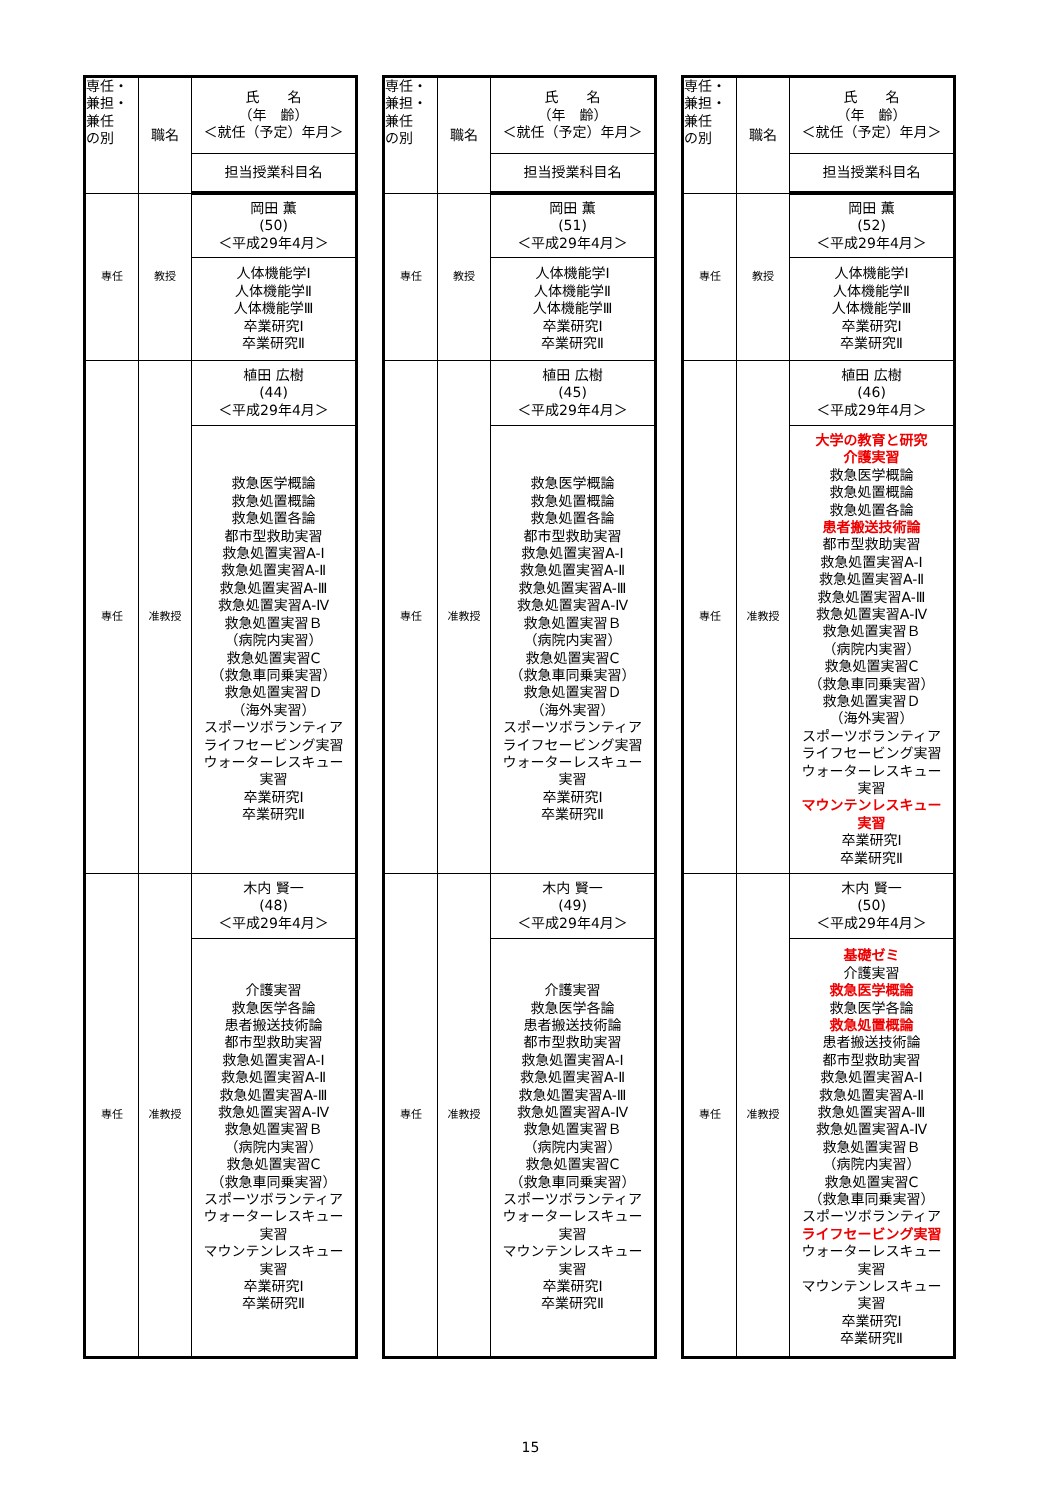| 専任・ 兼担・ 兼任 の別 | 職名 | 氏 名 （年 齢） ＜就任（予定）年月＞ |
| --- | --- | --- |
| | | 担当授業科目名 |
| 専任 | 教授 | 岡田 薫 (50) ＜平成29年4月＞ |
| | | 人体機能学Ⅰ 人体機能学Ⅱ 人体機能学Ⅲ 卒業研究Ⅰ 卒業研究Ⅱ |
| 専任 | 准教授 | 植田 広樹 (44) ＜平成29年4月＞ |
| | | 救急医学概論 救急処置概論 救急処置各論 都市型救助実習 救急処置実習A-Ⅰ 救急処置実習A-Ⅱ 救急処置実習A-Ⅲ 救急処置実習A-Ⅳ 救急処置実習Ｂ （病院内実習） 救急処置実習C （救急車同乗実習） 救急処置実習Ｄ （海外実習） スポーツボランティア ライフセービング実習 ウォーターレスキュー 実習 卒業研究Ⅰ 卒業研究Ⅱ |
| 専任 | 准教授 | 木内 賢一 (48) ＜平成29年4月＞ |
| | | 介護実習 救急医学各論 患者搬送技術論 都市型救助実習 救急処置実習A-Ⅰ 救急処置実習A-Ⅱ 救急処置実習A-Ⅲ 救急処置実習A-Ⅳ 救急処置実習Ｂ （病院内実習） 救急処置実習C （救急車同乗実習） スポーツボランティア ウォーターレスキュー 実習 マウンテンレスキュー 実習 卒業研究Ⅰ 卒業研究Ⅱ |
| 専任・ 兼担・ 兼任 の別 | 職名 | 氏 名 （年 齢） ＜就任（予定）年月＞ |
| --- | --- | --- |
| | | 担当授業科目名 |
| 専任 | 教授 | 岡田 薫 (51) ＜平成29年4月＞ |
| | | 人体機能学Ⅰ 人体機能学Ⅱ 人体機能学Ⅲ 卒業研究Ⅰ 卒業研究Ⅱ |
| 専任 | 准教授 | 植田 広樹 (45) ＜平成29年4月＞ |
| | | 救急医学概論 救急処置概論 救急処置各論 都市型救助実習 救急処置実習A-Ⅰ 救急処置実習A-Ⅱ 救急処置実習A-Ⅲ 救急処置実習A-Ⅳ 救急処置実習Ｂ （病院内実習） 救急処置実習C （救急車同乗実習） 救急処置実習Ｄ （海外実習） スポーツボランティア ライフセービング実習 ウォーターレスキュー 実習 卒業研究Ⅰ 卒業研究Ⅱ |
| 専任 | 准教授 | 木内 賢一 (49) ＜平成29年4月＞ |
| | | 介護実習 救急医学各論 患者搬送技術論 都市型救助実習 救急処置実習A-Ⅰ 救急処置実習A-Ⅱ 救急処置実習A-Ⅲ 救急処置実習A-Ⅳ 救急処置実習Ｂ （病院内実習） 救急処置実習C （救急車同乗実習） スポーツボランティア ウォーターレスキュー 実習 マウンテンレスキュー 実習 卒業研究Ⅰ 卒業研究Ⅱ |
| 専任・ 兼担・ 兼任 の別 | 職名 | 氏 名 （年 齢） ＜就任（予定）年月＞ |
| --- | --- | --- |
| | | 担当授業科目名 |
| 専任 | 教授 | 岡田 薫 (52) ＜平成29年4月＞ |
| | | 人体機能学Ⅰ 人体機能学Ⅱ 人体機能学Ⅲ 卒業研究Ⅰ 卒業研究Ⅱ |
| 専任 | 准教授 | 植田 広樹 (46) ＜平成29年4月＞ |
| | | 大学の教育と研究 介護実習 救急医学概論 救急処置概論 救急処置各論 患者搬送技術論 都市型救助実習 救急処置実習A-Ⅰ 救急処置実習A-Ⅱ 救急処置実習A-Ⅲ 救急処置実習A-Ⅳ 救急処置実習Ｂ （病院内実習） 救急処置実習C （救急車同乗実習） 救急処置実習Ｄ （海外実習） スポーツボランティア ライフセービング実習 ウォーターレスキュー 実習 マウンテンレスキュー 実習 卒業研究Ⅰ 卒業研究Ⅱ |
| 専任 | 准教授 | 木内 賢一 (50) ＜平成29年4月＞ |
| | | 基礎ゼミ 介護実習 救急医学概論 救急医学各論 救急処置概論 患者搬送技術論 都市型救助実習 救急処置実習A-Ⅰ 救急処置実習A-Ⅱ 救急処置実習A-Ⅲ 救急処置実習A-Ⅳ 救急処置実習Ｂ （病院内実習） 救急処置実習C （救急車同乗実習） スポーツボランティア ライフセービング実習 ウォーターレスキュー 実習 マウンテンレスキュー 実習 卒業研究Ⅰ 卒業研究Ⅱ |
15